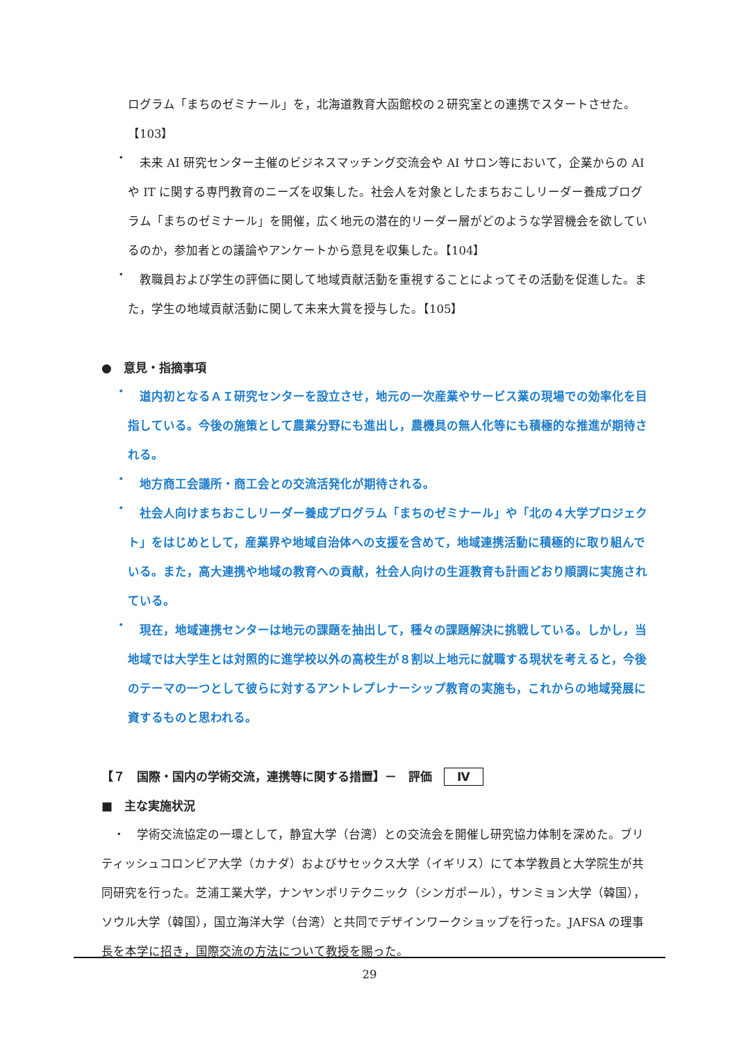ログラム「まちのゼミナール」を，北海道教育大函館校の２研究室との連携でスタートさせた。【103】
・
　未来 AI 研究センター主催のビジネスマッチング交流会や AI サロン等において，企業からの AI や IT に関する専門教育のニーズを収集した。社会人を対象としたまちおこしリーダー養成プログラム「まちのゼミナール」を開催，広く地元の潜在的リーダー層がどのような学習機会を欲しているのか，参加者との議論やアンケートから意見を収集した。【104】
・
　教職員および学生の評価に関して地域貢献活動を重視することによってその活動を促進した。また，学生の地域貢献活動に関して未来大賞を授与した。【105】
●　意見・指摘事項
・
　道内初となるＡＩ研究センターを設立させ，地元の一次産業やサービス業の現場での効率化を目指している。今後の施策として農業分野にも進出し，農機具の無人化等にも積極的な推進が期待される。
・
　地方商工会議所・商工会との交流活発化が期待される。
・
　社会人向けまちおこしリーダー養成プログラム「まちのゼミナール」や「北の４大学プロジェクト」をはじめとして，産業界や地域自治体への支援を含めて，地域連携活動に積極的に取り組んでいる。また，高大連携や地域の教育への貢献，社会人向けの生涯教育も計画どおり順調に実施されている。
・
　現在，地域連携センターは地元の課題を抽出して，種々の課題解決に挑戦している。しかし，当地域では大学生とは対照的に進学校以外の高校生が８割以上地元に就職する現状を考えると，今後のテーマの一つとして彼らに対するアントレプレナーシップ教育の実施も，これからの地域発展に資するものと思われる。
【７　国際・国内の学術交流，連携等に関する措置】－　評価　Ⅳ
■　主な実施状況
　・　学術交流協定の一環として，静宜大学（台湾）との交流会を開催し研究協力体制を深めた。ブリティッシュコロンビア大学（カナダ）およびサセックス大学（イギリス）にて本学教員と大学院生が共同研究を行った。芝浦工業大学，ナンヤンポリテクニック（シンガポール），サンミョン大学（韓国），ソウル大学（韓国），国立海洋大学（台湾）と共同でデザインワークショップを行った。JAFSA の理事長を本学に招き，国際交流の方法について教授を賜った。
29